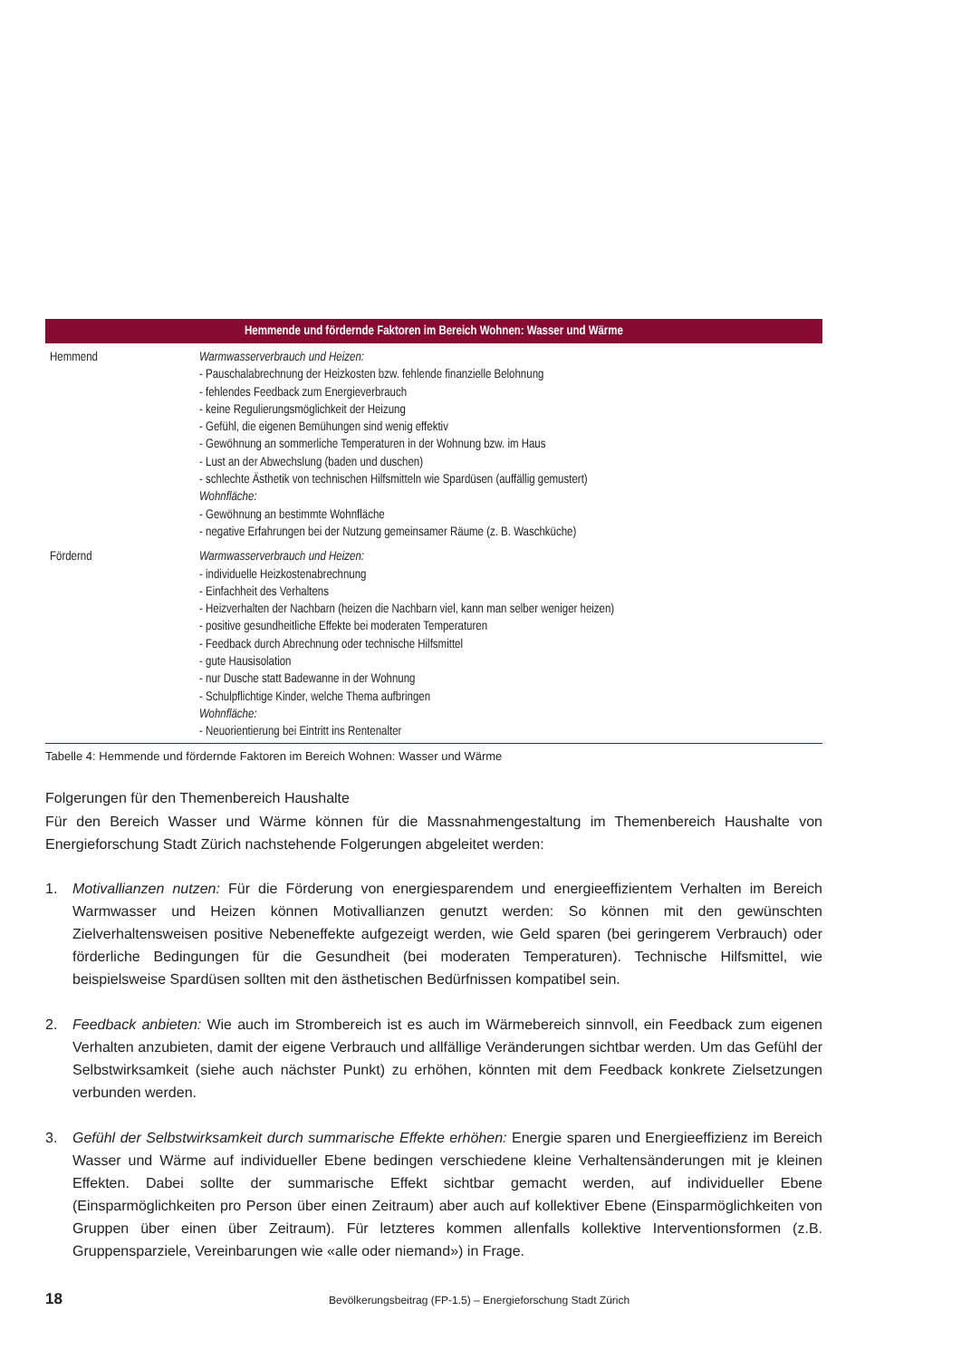| Hemmende und fördernde Faktoren im Bereich Wohnen: Wasser und Wärme | |
| --- | --- |
| Hemmend | Warmwasserverbrauch und Heizen: - Pauschalabrechnung der Heizkosten bzw. fehlende finanzielle Belohnung - fehlendes Feedback zum Energieverbrauch - keine Regulierungsmöglichkeit der Heizung - Gefühl, die eigenen Bemühungen sind wenig effektiv - Gewöhnung an sommerliche Temperaturen in der Wohnung bzw. im Haus - Lust an der Abwechslung (baden und duschen) - schlechte Ästhetik von technischen Hilfsmitteln wie Spardüsen (auffällig gemustert) Wohnfläche: - Gewöhnung an bestimmte Wohnfläche - negative Erfahrungen bei der Nutzung gemeinsamer Räume (z. B. Waschküche) |
| Fördernd | Warmwasserverbrauch und Heizen: - individuelle Heizkostenabrechnung - Einfachheit des Verhaltens - Heizverhalten der Nachbarn (heizen die Nachbarn viel, kann man selber weniger heizen) - positive gesundheitliche Effekte bei moderaten Temperaturen - Feedback durch Abrechnung oder technische Hilfsmittel - gute Hausisolation - nur Dusche statt Badewanne in der Wohnung - Schulpflichtige Kinder, welche Thema aufbringen Wohnfläche: - Neuorientierung bei Eintritt ins Rentenalter |
Tabelle 4: Hemmende und fördernde Faktoren im Bereich Wohnen: Wasser und Wärme
Folgerungen für den Themenbereich Haushalte
Für den Bereich Wasser und Wärme können für die Massnahmengestaltung im Themenbereich Haushalte von Energieforschung Stadt Zürich nachstehende Folgerungen abgeleitet werden:
1. Motivallianzen nutzen: Für die Förderung von energiesparendem und energieeffizientem Verhalten im Bereich Warmwasser und Heizen können Motivallianzen genutzt werden: So können mit den gewünschten Zielverhaltensweisen positive Nebeneffekte aufgezeigt werden, wie Geld sparen (bei geringerem Verbrauch) oder förderliche Bedingungen für die Gesundheit (bei moderaten Temperaturen). Technische Hilfsmittel, wie beispielsweise Spardüsen sollten mit den ästhetischen Bedürfnissen kompatibel sein.
2. Feedback anbieten: Wie auch im Strombereich ist es auch im Wärmebereich sinnvoll, ein Feedback zum eigenen Verhalten anzubieten, damit der eigene Verbrauch und allfällige Veränderungen sichtbar werden. Um das Gefühl der Selbstwirksamkeit (siehe auch nächster Punkt) zu erhöhen, könnten mit dem Feedback konkrete Zielsetzungen verbunden werden.
3. Gefühl der Selbstwirksamkeit durch summarische Effekte erhöhen: Energie sparen und Energieeffizienz im Bereich Wasser und Wärme auf individueller Ebene bedingen verschiedene kleine Verhaltensänderungen mit je kleinen Effekten. Dabei sollte der summarische Effekt sichtbar gemacht werden, auf individueller Ebene (Einsparmöglichkeiten pro Person über einen Zeitraum) aber auch auf kollektiver Ebene (Einsparmöglichkeiten von Gruppen über einen über Zeitraum). Für letzteres kommen allenfalls kollektive Interventionsformen (z.B. Gruppensparziele, Vereinbarungen wie «alle oder niemand») in Frage.
18 Bevölkerungsbeitrag (FP-1.5) – Energieforschung Stadt Zürich